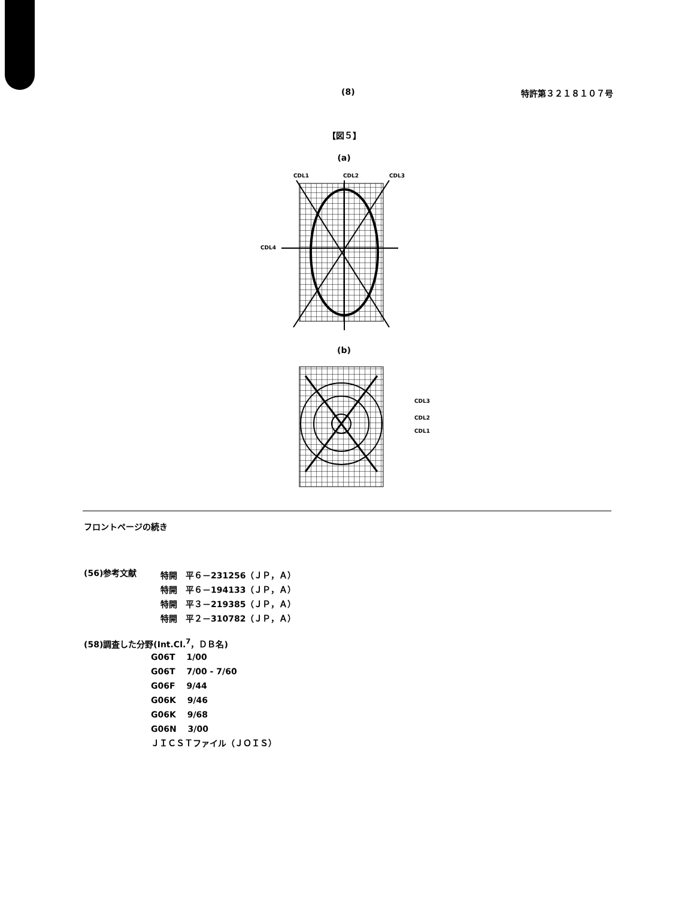(8) 特許第３２１８１０７号
【図５】
(a)
CDL1
CDL2
CDL3
CDL4
(b)
CDL3
CDL2
CDL1
フロントページの続き
| (56)参考文献 | 特開 平６－231256（ＪＰ，Ａ） 特開 平６－194133（ＪＰ，Ａ） 特開 平３－219385（ＪＰ，Ａ） 特開 平２－310782（ＪＰ，Ａ） |
(58)調査した分野(Int.Cl.<sup>7</sup>，ＤＢ名)
G06T　 1/00
G06T　 7/00 - 7/60
G06F　 9/44
G06K　 9/46
G06K　 9/68
G06N　 3/00
ＪＩＣＳＴファイル（ＪＯＩＳ）